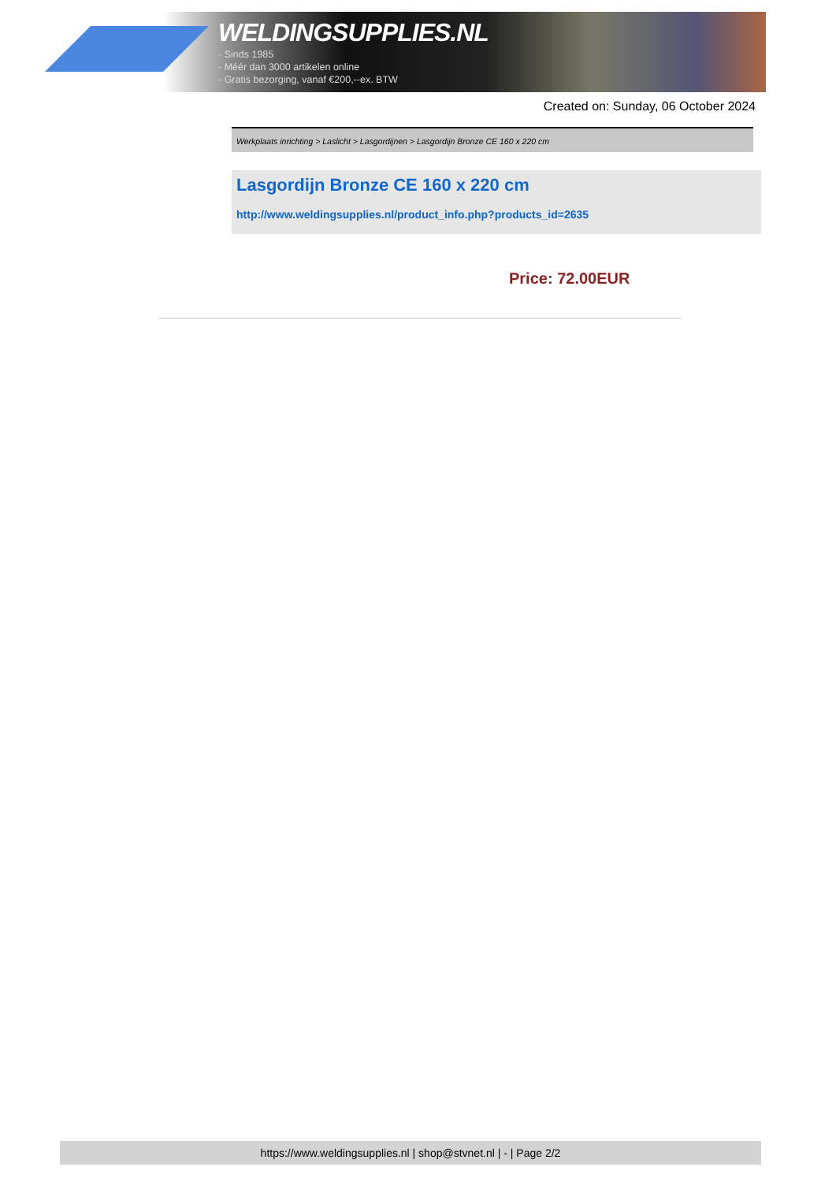WELDINGSUPPLIES.NL
- Sinds 1985
- Méér dan 3000 artikelen online
- Gratis bezorging, vanaf €200,--ex. BTW
Created on: Sunday, 06 October 2024
Werkplaats inrichting > Laslicht > Lasgordijnen > Lasgordijn Bronze CE 160 x 220 cm
Lasgordijn Bronze CE 160 x 220 cm
http://www.weldingsupplies.nl/product_info.php?products_id=2635
Price: 72.00EUR
https://www.weldingsupplies.nl | shop@stvnet.nl | - | Page 2/2